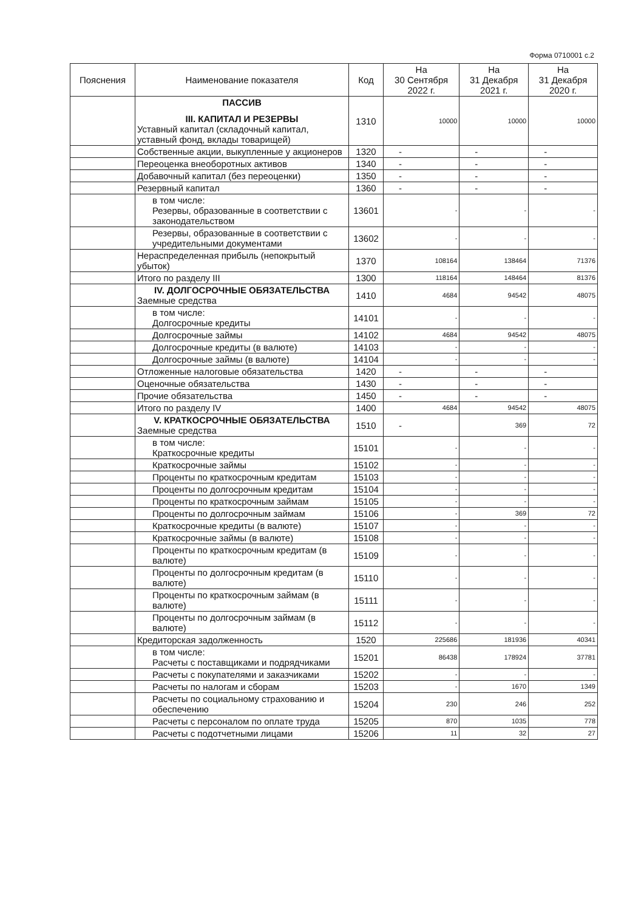Форма 0710001 с.2
| Пояснения | Наименование показателя | Код | На 30 Сентября 2022 г. | На 31 Декабря 2021 г. | На 31 Декабря 2020 г. |
| --- | --- | --- | --- | --- | --- |
| | ПАССИВ III. КАПИТАЛ И РЕЗЕРВЫ Уставный капитал (складочный капитал, уставный фонд, вклады товарищей) | 1310 | 10000 | 10000 | 10000 |
| | Собственные акции, выкупленные у акционеров | 1320 | - | - | - |
| | Переоценка внеоборотных активов | 1340 | - | - | - |
| | Добавочный капитал (без переоценки) | 1350 | - | - | - |
| | Резервный капитал | 1360 | - | - | - |
| | в том числе: Резервы, образованные в соответствии с законодательством | 13601 | - | - | - |
| | Резервы, образованные в соответствии с учредительными документами | 13602 | - | - | - |
| | Нераспределенная прибыль (непокрытый убыток) | 1370 | 108164 | 138464 | 71376 |
| | Итого по разделу III | 1300 | 118164 | 148464 | 81376 |
| | IV. ДОЛГОСРОЧНЫЕ ОБЯЗАТЕЛЬСТВА Заемные средства | 1410 | 4684 | 94542 | 48075 |
| | в том числе: Долгосрочные кредиты | 14101 | - | - | - |
| | Долгосрочные займы | 14102 | 4684 | 94542 | 48075 |
| | Долгосрочные кредиты (в валюте) | 14103 | - | - | - |
| | Долгосрочные займы (в валюте) | 14104 | - | - | - |
| | Отложенные налоговые обязательства | 1420 | - | - | - |
| | Оценочные обязательства | 1430 | - | - | - |
| | Прочие обязательства | 1450 | - | - | - |
| | Итого по разделу IV | 1400 | 4684 | 94542 | 48075 |
| | V. КРАТКОСРОЧНЫЕ ОБЯЗАТЕЛЬСТВА Заемные средства | 1510 | - | 369 | 72 |
| | в том числе: Краткосрочные кредиты | 15101 | - | - | - |
| | Краткосрочные займы | 15102 | - | - | - |
| | Проценты по краткосрочным кредитам | 15103 | - | - | - |
| | Проценты по долгосрочным кредитам | 15104 | - | - | - |
| | Проценты по краткосрочным займам | 15105 | - | - | - |
| | Проценты по долгосрочным займам | 15106 | - | 369 | 72 |
| | Краткосрочные кредиты (в валюте) | 15107 | - | - | - |
| | Краткосрочные займы (в валюте) | 15108 | - | - | - |
| | Проценты по краткосрочным кредитам (в валюте) | 15109 | - | - | - |
| | Проценты по долгосрочным кредитам (в валюте) | 15110 | - | - | - |
| | Проценты по краткосрочным займам (в валюте) | 15111 | - | - | - |
| | Проценты по долгосрочным займам (в валюте) | 15112 | - | - | - |
| | Кредиторская задолженность | 1520 | 225686 | 181936 | 40341 |
| | в том числе: Расчеты с поставщиками и подрядчиками | 15201 | 86438 | 178924 | 37781 |
| | Расчеты с покупателями и заказчиками | 15202 | - | - | - |
| | Расчеты по налогам и сборам | 15203 | - | 1670 | 1349 |
| | Расчеты по социальному страхованию и обеспечению | 15204 | 230 | 246 | 252 |
| | Расчеты с персоналом по оплате труда | 15205 | 870 | 1035 | 778 |
| | Расчеты с подотчетными лицами | 15206 | 11 | 32 | 27 |